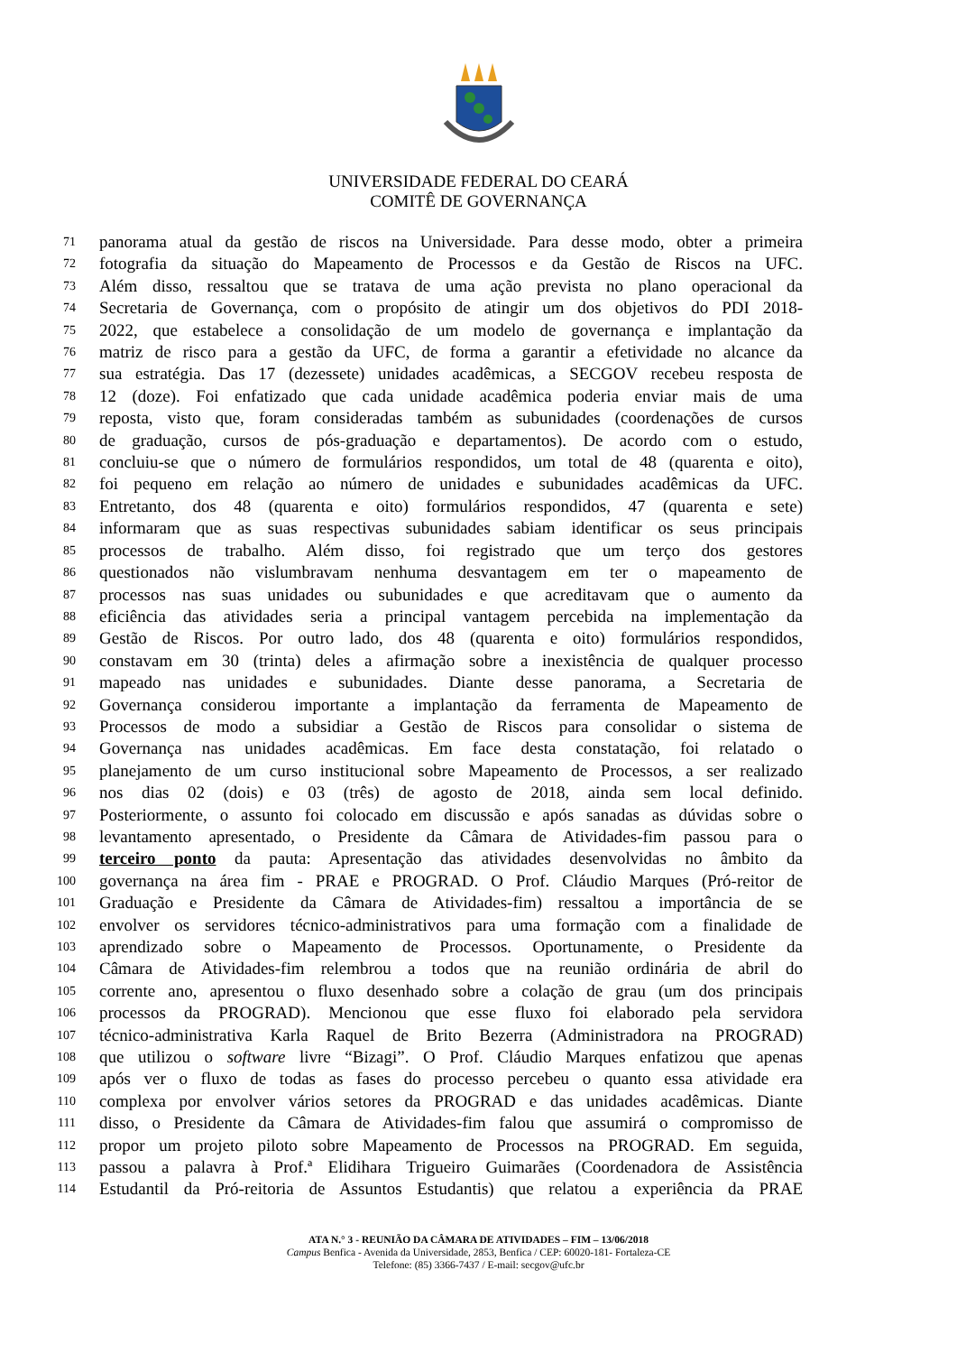UNIVERSIDADE FEDERAL DO CEARÁ
COMITÊ DE GOVERNANÇA
71 panorama atual da gestão de riscos na Universidade. Para desse modo, obter a primeira
72 fotografia da situação do Mapeamento de Processos e da Gestão de Riscos na UFC.
73 Além disso, ressaltou que se tratava de uma ação prevista no plano operacional da
74 Secretaria de Governança, com o propósito de atingir um dos objetivos do PDI 2018-
75 2022, que estabelece a consolidação de um modelo de governança e implantação da
76 matriz de risco para a gestão da UFC, de forma a garantir a efetividade no alcance da
77 sua estratégia. Das 17 (dezessete) unidades acadêmicas, a SECGOV recebeu resposta de
78 12 (doze). Foi enfatizado que cada unidade acadêmica poderia enviar mais de uma
79 reposta, visto que, foram consideradas também as subunidades (coordenações de cursos
80 de graduação, cursos de pós-graduação e departamentos). De acordo com o estudo,
81 concluiu-se que o número de formulários respondidos, um total de 48 (quarenta e oito),
82 foi pequeno em relação ao número de unidades e subunidades acadêmicas da UFC.
83 Entretanto, dos 48 (quarenta e oito) formulários respondidos, 47 (quarenta e sete)
84 informaram que as suas respectivas subunidades sabiam identificar os seus principais
85 processos de trabalho. Além disso, foi registrado que um terço dos gestores
86 questionados não vislumbravam nenhuma desvantagem em ter o mapeamento de
87 processos nas suas unidades ou subunidades e que acreditavam que o aumento da
88 eficiência das atividades seria a principal vantagem percebida na implementação da
89 Gestão de Riscos. Por outro lado, dos 48 (quarenta e oito) formulários respondidos,
90 constavam em 30 (trinta) deles a afirmação sobre a inexistência de qualquer processo
91 mapeado nas unidades e subunidades. Diante desse panorama, a Secretaria de
92 Governança considerou importante a implantação da ferramenta de Mapeamento de
93 Processos de modo a subsidiar a Gestão de Riscos para consolidar o sistema de
94 Governança nas unidades acadêmicas. Em face desta constatação, foi relatado o
95 planejamento de um curso institucional sobre Mapeamento de Processos, a ser realizado
96 nos dias 02 (dois) e 03 (três) de agosto de 2018, ainda sem local definido.
97 Posteriormente, o assunto foi colocado em discussão e após sanadas as dúvidas sobre o
98 levantamento apresentado, o Presidente da Câmara de Atividades-fim passou para o
99 terceiro ponto da pauta: Apresentação das atividades desenvolvidas no âmbito da
100 governança na área fim - PRAE e PROGRAD. O Prof. Cláudio Marques (Pró-reitor de
101 Graduação e Presidente da Câmara de Atividades-fim) ressaltou a importância de se
102 envolver os servidores técnico-administrativos para uma formação com a finalidade de
103 aprendizado sobre o Mapeamento de Processos. Oportunamente, o Presidente da
104 Câmara de Atividades-fim relembrou a todos que na reunião ordinária de abril do
105 corrente ano, apresentou o fluxo desenhado sobre a colação de grau (um dos principais
106 processos da PROGRAD). Mencionou que esse fluxo foi elaborado pela servidora
107 técnico-administrativa Karla Raquel de Brito Bezerra (Administradora na PROGRAD)
108 que utilizou o software livre “Bizagi”. O Prof. Cláudio Marques enfatizou que apenas
109 após ver o fluxo de todas as fases do processo percebeu o quanto essa atividade era
110 complexa por envolver vários setores da PROGRAD e das unidades acadêmicas. Diante
111 disso, o Presidente da Câmara de Atividades-fim falou que assumirá o compromisso de
112 propor um projeto piloto sobre Mapeamento de Processos na PROGRAD. Em seguida,
113 passou a palavra à Prof.ª Elidihara Trigueiro Guimarães (Coordenadora de Assistência
114 Estudantil da Pró-reitoria de Assuntos Estudantis) que relatou a experiência da PRAE
ATA N.° 3 - REUNIÃO DA CÂMARA DE ATIVIDADES – FIM – 13/06/2018
Campus Benfica - Avenida da Universidade, 2853, Benfica / CEP: 60020-181- Fortaleza-CE
Telefone: (85) 3366-7437 / E-mail: secgov@ufc.br